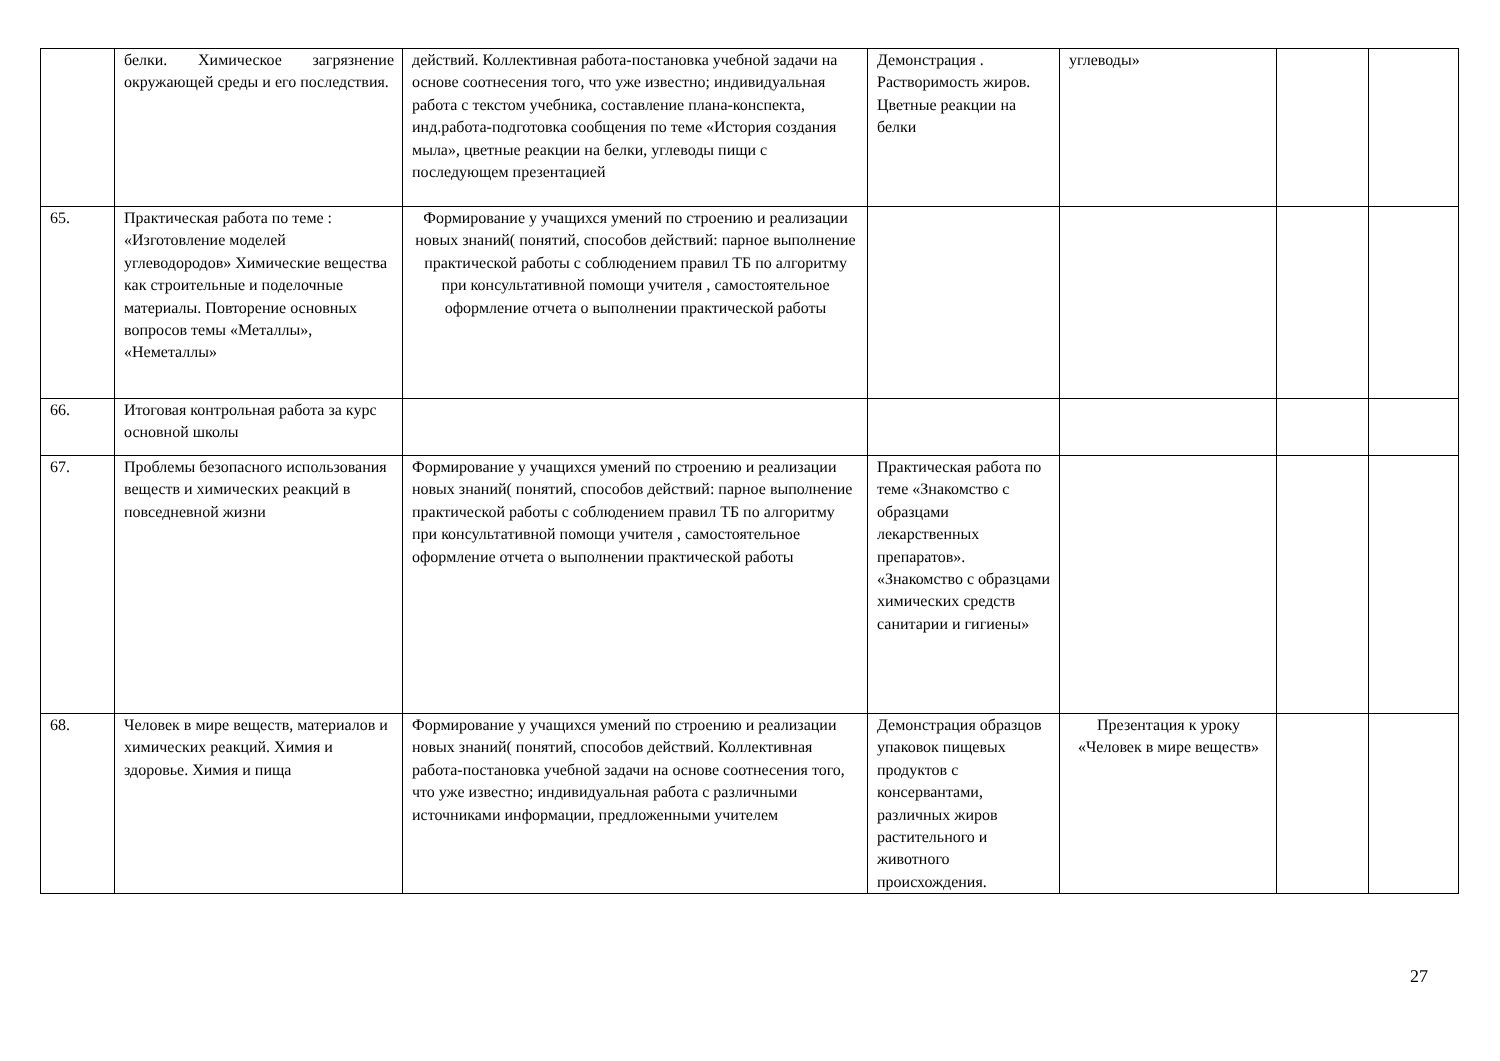| | белки. Химическое загрязнение окружающей среды и его последствия. | действий. Коллективная работа-постановка учебной задачи на основе соотнесения того, что уже известно; индивидуальная работа с текстом учебника, составление плана-конспекта, инд.работа-подготовка сообщения по теме «История создания мыла», цветные реакции на белки, углеводы пищи с последующем презентацией | Демонстрация . Растворимость жиров. Цветные реакции на белки | углеводы» | | |
| 65. | Практическая работа по теме : «Изготовление моделей углеводородов» Химические вещества как строительные и поделочные материалы. Повторение основных вопросов темы «Металлы», «Неметаллы» | Формирование у учащихся умений по строению и реализации новых знаний( понятий, способов действий: парное выполнение практической работы с соблюдением правил ТБ по алгоритму при консультативной помощи учителя , самостоятельное оформление отчета о выполнении практической работы | | | | |
| 66. | Итоговая контрольная работа за курс основной школы | | | | | |
| 67. | Проблемы безопасного использования веществ и химических реакций в повседневной жизни | Формирование у учащихся умений по строению и реализации новых знаний( понятий, способов действий: парное выполнение практической работы с соблюдением правил ТБ по алгоритму при консультативной помощи учителя , самостоятельное оформление отчета о выполнении практической работы | Практическая работа по теме «Знакомство с образцами лекарственных препаратов». «Знакомство с образцами химических средств санитарии и гигиены» | | | |
| 68. | Человек в мире веществ, материалов и химических реакций. Химия и здоровье. Химия и пища | Формирование у учащихся умений по строению и реализации новых знаний( понятий, способов действий. Коллективная работа-постановка учебной задачи на основе соотнесения того, что уже известно; индивидуальная работа с различными источниками информации, предложенными учителем | Демонстрация образцов упаковок пищевых продуктов с консервантами, различных жиров растительного и животного происхождения. | Презентация к уроку «Человек в мире веществ» | | |
27